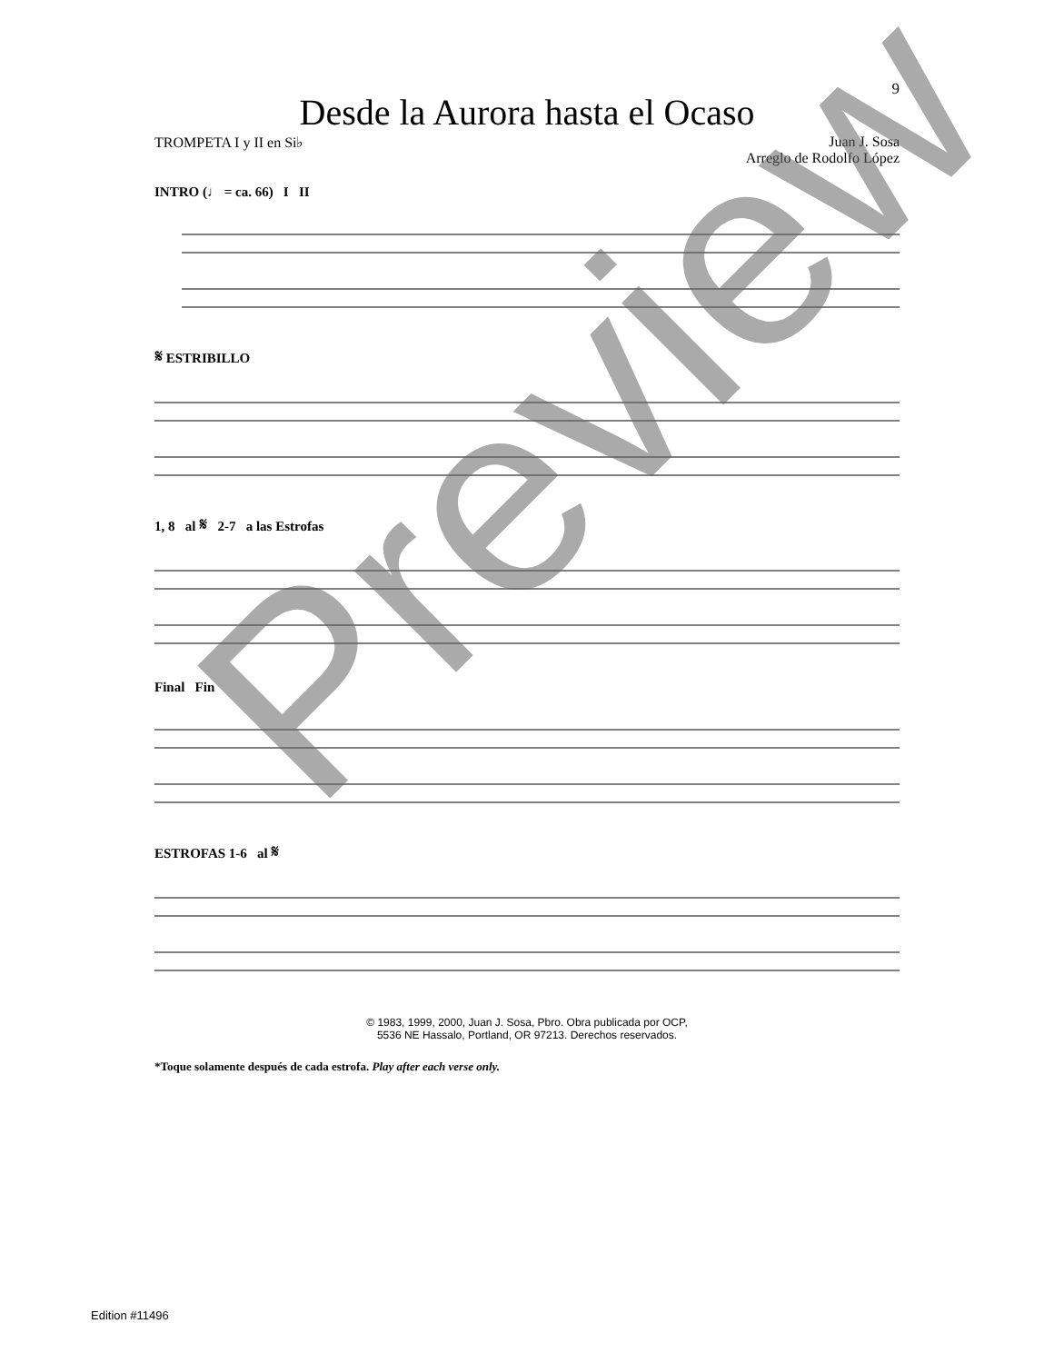9
Desde la Aurora hasta el Ocaso
TROMPETA I y II en Si♭ Juan J. Sosa
Arreglo de Rodolfo López
INTRO (♩ = ca. 66) I II
𝄋 ESTRIBILLO
1, 8 al 𝄋 2-7 a las Estrofas
Final Fin
ESTROFAS 1-6 al 𝄋
© 1983, 1999, 2000, Juan J. Sosa, Pbro. Obra publicada por OCP,
5536 NE Hassalo, Portland, OR 97213. Derechos reservados.
*Toque solamente después de cada estrofa. Play after each verse only.
Edition #11496
Preview